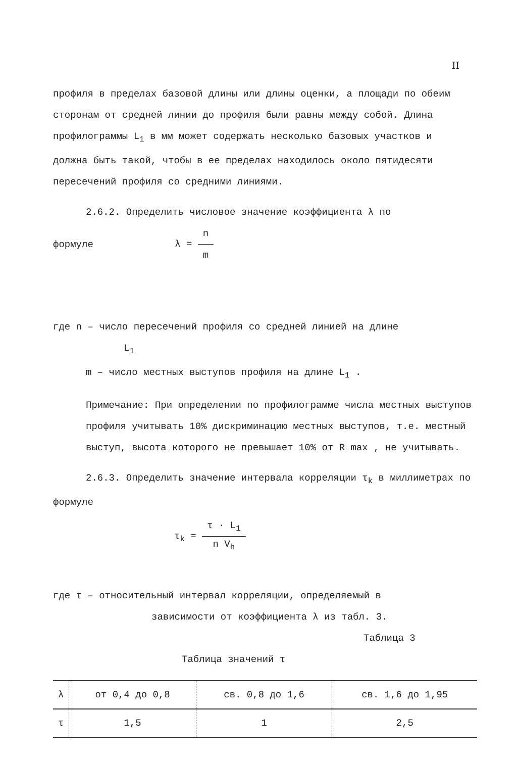II
профиля в пределах базовой длины или длины оценки, а площади по обеим сторонам от средней линии до профиля были равны между собой. Длина профилограммы L<sub>1</sub> в мм может содержать несколько базовых участков и должна быть такой, чтобы в ее пределах находилось около пятидесяти пересечений профиля со средними линиями.
2.6.2. Определить числовое значение коэффициента λ по
формуле λ = n m
где n – число пересечений профиля со средней линией на длине
L<sub>1</sub>
m – число местных выступов профиля на длине L<sub>1</sub> .
Примечание: При определении по профилограмме числа местных выступов профиля учитывать 10% дискриминацию местных выступов, т.е. местный выступ, высота которого не превышает 10% от R max , не учитывать.
2.6.3. Определить значение интервала корреляции τ<sub>k</sub> в миллиметрах по формуле
τ<sub>k</sub> = τ · L<sub>1</sub> n V<sub>h</sub>
где τ – относительный интервал корреляции, определяемый в
зависимости от коэффициента λ из табл. 3.
Таблица 3
Таблица значений τ
| λ | от 0,4 до 0,8 | св. 0,8 до 1,6 | св. 1,6 до 1,95 |
| τ | 1,5 | 1 | 2,5 |